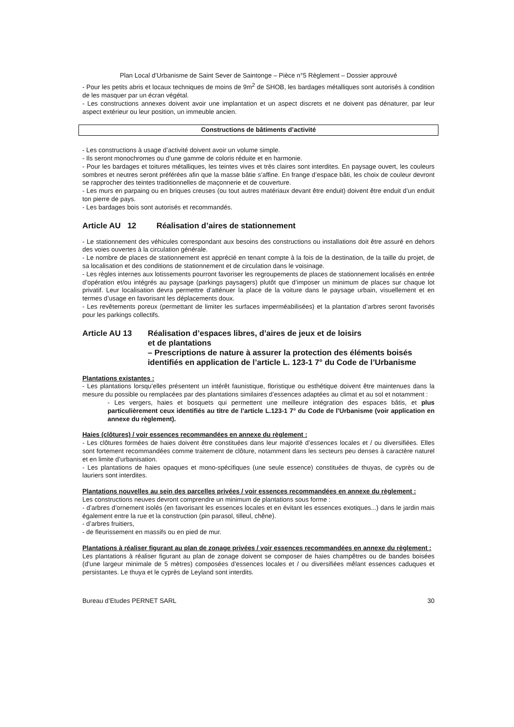Plan Local d’Urbanisme de Saint Sever de Saintonge – Pièce n°5 Règlement – Dossier approuvé
- Pour les petits abris et locaux techniques de moins de 9m<sup>2</sup> de SHOB, les bardages métalliques sont autorisés à condition de les masquer par un écran végétal.
- Les constructions annexes doivent avoir une implantation et un aspect discrets et ne doivent pas dénaturer, par leur aspect extérieur ou leur position, un immeuble ancien.
Constructions de bâtiments d’activité
- Les constructions à usage d’activité doivent avoir un volume simple.
- Ils seront monochromes ou d’une gamme de coloris réduite et en harmonie.
- Pour les bardages et toitures métalliques, les teintes vives et très claires sont interdites. En paysage ouvert, les couleurs sombres et neutres seront préférées afin que la masse bâtie s’affine. En frange d’espace bâti, les choix de couleur devront se rapprocher des teintes traditionnelles de maçonnerie et de couverture.
- Les murs en parpaing ou en briques creuses (ou tout autres matériaux devant être enduit) doivent être enduit d’un enduit ton pierre de pays.
- Les bardages bois sont autorisés et recommandés.
Article AU 12 Réalisation d’aires de stationnement
- Le stationnement des véhicules correspondant aux besoins des constructions ou installations doit être assuré en dehors des voies ouvertes à la circulation générale.
- Le nombre de places de stationnement est apprécié en tenant compte à la fois de la destination, de la taille du projet, de sa localisation et des conditions de stationnement et de circulation dans le voisinage.
- Les règles internes aux lotissements pourront favoriser les regroupements de places de stationnement localisés en entrée d’opération et/ou intégrés au paysage (parkings paysagers) plutôt que d’imposer un minimum de places sur chaque lot privatif. Leur localisation devra permettre d’atténuer la place de la voiture dans le paysage urbain, visuellement et en termes d’usage en favorisant les déplacements doux.
- Les revêtements poreux (permettant de limiter les surfaces imperméabilisées) et la plantation d’arbres seront favorisés pour les parkings collectifs.
Article AU 13 Réalisation d’espaces libres, d’aires de jeux et de loisirs
et de plantations
– Prescriptions de nature à assurer la protection des éléments boisés identifiés en application de l’article L. 123-1 7° du Code de l’Urbanisme
Plantations existantes :
- Les plantations lorsqu’elles présentent un intérêt faunistique, floristique ou esthétique doivent être maintenues dans la mesure du possible ou remplacées par des plantations similaires d’essences adaptées au climat et au sol et notamment :
- Les vergers, haies et bosquets qui permettent une meilleure intégration des espaces bâtis, et plus particulièrement ceux identifiés au titre de l’article L.123-1 7° du Code de l’Urbanisme (voir application en annexe du règlement).
Haies (clôtures) / voir essences recommandées en annexe du règlement :
- Les clôtures formées de haies doivent être constituées dans leur majorité d’essences locales et / ou diversifiées. Elles sont fortement recommandées comme traitement de clôture, notamment dans les secteurs peu denses à caractère naturel et en limite d’urbanisation.
- Les plantations de haies opaques et mono-spécifiques (une seule essence) constituées de thuyas, de cyprès ou de lauriers sont interdites.
Plantations nouvelles au sein des parcelles privées / voir essences recommandées en annexe du règlement :
Les constructions neuves devront comprendre un minimum de plantations sous forme :
- d’arbres d’ornement isolés (en favorisant les essences locales et en évitant les essences exotiques...) dans le jardin mais également entre la rue et la construction (pin parasol, tilleul, chêne).
- d’arbres fruitiers,
- de fleurissement en massifs ou en pied de mur.
Plantations à réaliser figurant au plan de zonage privées / voir essences recommandées en annexe du règlement :
Les plantations à réaliser figurant au plan de zonage doivent se composer de haies champêtres ou de bandes boisées (d’une largeur minimale de 5 mètres) composées d’essences locales et / ou diversifiées mêlant essences caduques et persistantes. Le thuya et le cyprès de Leyland sont interdits.
Bureau d’Etudes PERNET SARL 30